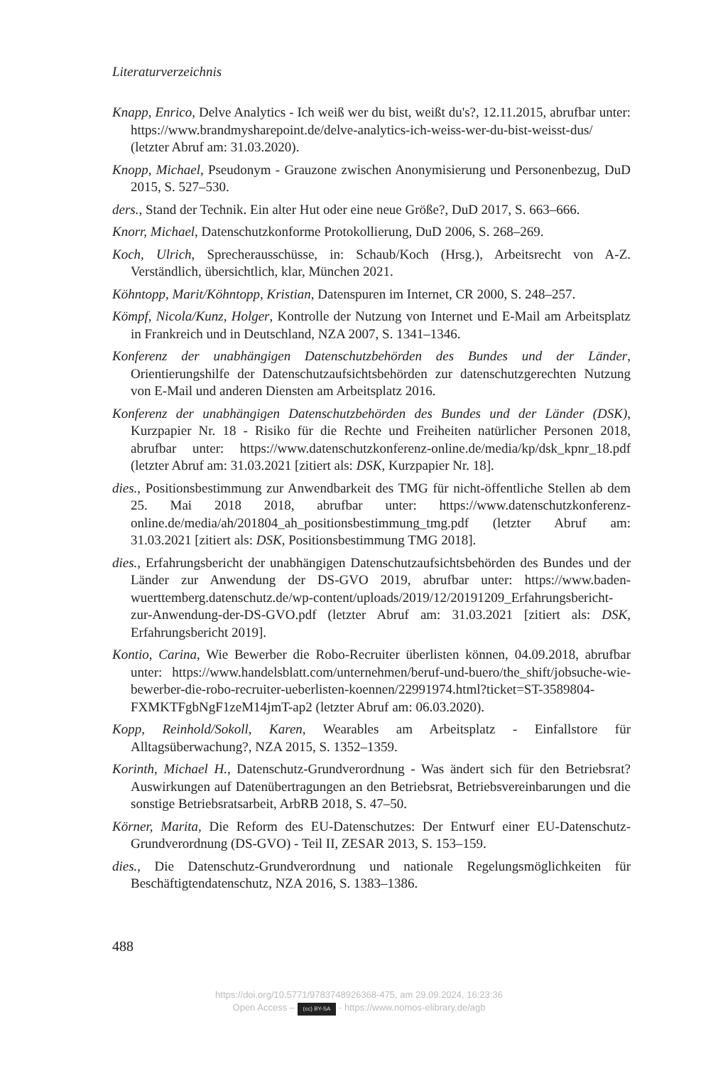Literaturverzeichnis
Knapp, Enrico, Delve Analytics - Ich weiß wer du bist, weißt du's?, 12.11.2015, abrufbar unter: https://www.brandmysharepoint.de/delve-analytics-ich-weiss-wer-du-bist-weisst-dus/ (letzter Abruf am: 31.03.2020).
Knopp, Michael, Pseudonym - Grauzone zwischen Anonymisierung und Personenbezug, DuD 2015, S. 527–530.
ders., Stand der Technik. Ein alter Hut oder eine neue Größe?, DuD 2017, S. 663–666.
Knorr, Michael, Datenschutzkonforme Protokollierung, DuD 2006, S. 268–269.
Koch, Ulrich, Sprecherausschüsse, in: Schaub/Koch (Hrsg.), Arbeitsrecht von A-Z. Verständlich, übersichtlich, klar, München 2021.
Köhntopp, Marit/Köhntopp, Kristian, Datenspuren im Internet, CR 2000, S. 248–257.
Kömpf, Nicola/Kunz, Holger, Kontrolle der Nutzung von Internet und E-Mail am Arbeitsplatz in Frankreich und in Deutschland, NZA 2007, S. 1341–1346.
Konferenz der unabhängigen Datenschutzbehörden des Bundes und der Länder, Orientierungshilfe der Datenschutzaufsichtsbehörden zur datenschutzgerechten Nutzung von E-Mail und anderen Diensten am Arbeitsplatz 2016.
Konferenz der unabhängigen Datenschutzbehörden des Bundes und der Länder (DSK), Kurzpapier Nr. 18 - Risiko für die Rechte und Freiheiten natürlicher Personen 2018, abrufbar unter: https://www.datenschutzkonferenz-online.de/media/kp/dsk_kpnr_18.pdf (letzter Abruf am: 31.03.2021 [zitiert als: DSK, Kurzpapier Nr. 18].
dies., Positionsbestimmung zur Anwendbarkeit des TMG für nicht-öffentliche Stellen ab dem 25. Mai 2018 2018, abrufbar unter: https://www.datenschutzkonferenz-online.de/media/ah/201804_ah_positionsbestimmung_tmg.pdf (letzter Abruf am: 31.03.2021 [zitiert als: DSK, Positionsbestimmung TMG 2018].
dies., Erfahrungsbericht der unabhängigen Datenschutzaufsichtsbehörden des Bundes und der Länder zur Anwendung der DS-GVO 2019, abrufbar unter: https://www.baden-wuerttemberg.datenschutz.de/wp-content/uploads/2019/12/20191209_Erfahrungsbericht-zur-Anwendung-der-DS-GVO.pdf (letzter Abruf am: 31.03.2021 [zitiert als: DSK, Erfahrungsbericht 2019].
Kontio, Carina, Wie Bewerber die Robo-Recruiter überlisten können, 04.09.2018, abrufbar unter: https://www.handelsblatt.com/unternehmen/beruf-und-buero/the_shift/jobsuche-wie-bewerber-die-robo-recruiter-ueberlisten-koennen/22991974.html?ticket=ST-3589804-FXMKTFgbNgF1zeM14jmT-ap2 (letzter Abruf am: 06.03.2020).
Kopp, Reinhold/Sokoll, Karen, Wearables am Arbeitsplatz - Einfallstore für Alltagsüberwachung?, NZA 2015, S. 1352–1359.
Korinth, Michael H., Datenschutz-Grundverordnung - Was ändert sich für den Betriebsrat? Auswirkungen auf Datenübertragungen an den Betriebsrat, Betriebsvereinbarungen und die sonstige Betriebsratsarbeit, ArbRB 2018, S. 47–50.
Körner, Marita, Die Reform des EU-Datenschutzes: Der Entwurf einer EU-Datenschutz-Grundverordnung (DS-GVO) - Teil II, ZESAR 2013, S. 153–159.
dies., Die Datenschutz-Grundverordnung und nationale Regelungsmöglichkeiten für Beschäftigtendatenschutz, NZA 2016, S. 1383–1386.
488
https://doi.org/10.5771/9783748926368-475, am 29.09.2024, 16:23:36
Open Access – (cc) BY-SA - https://www.nomos-elibrary.de/agb